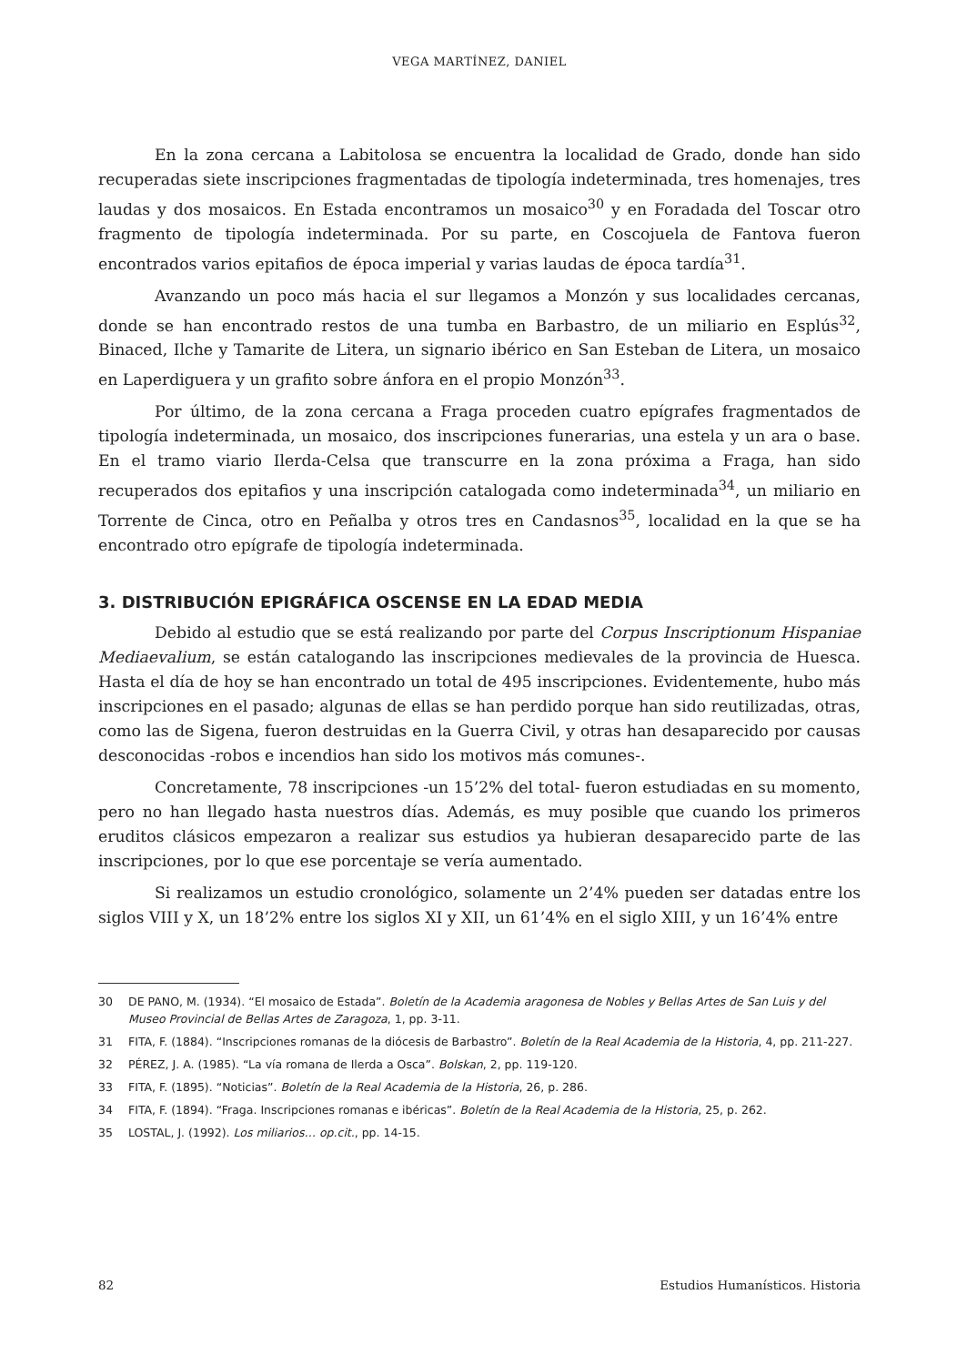VEGA MARTÍNEZ, DANIEL
En la zona cercana a Labitolosa se encuentra la localidad de Grado, donde han sido recuperadas siete inscripciones fragmentadas de tipología indeterminada, tres homenajes, tres laudas y dos mosaicos. En Estada encontramos un mosaico<sup>30</sup> y en Foradada del Toscar otro fragmento de tipología indeterminada. Por su parte, en Coscojuela de Fantova fueron encontrados varios epitafios de época imperial y varias laudas de época tardía<sup>31</sup>.
Avanzando un poco más hacia el sur llegamos a Monzón y sus localidades cercanas, donde se han encontrado restos de una tumba en Barbastro, de un miliario en Esplús<sup>32</sup>, Binaced, Ilche y Tamarite de Litera, un signario ibérico en San Esteban de Litera, un mosaico en Laperdiguera y un grafito sobre ánfora en el propio Monzón<sup>33</sup>.
Por último, de la zona cercana a Fraga proceden cuatro epígrafes fragmentados de tipología indeterminada, un mosaico, dos inscripciones funerarias, una estela y un ara o base. En el tramo viario Ilerda-Celsa que transcurre en la zona próxima a Fraga, han sido recuperados dos epitafios y una inscripción catalogada como indeterminada<sup>34</sup>, un miliario en Torrente de Cinca, otro en Peñalba y otros tres en Candasnos<sup>35</sup>, localidad en la que se ha encontrado otro epígrafe de tipología indeterminada.
3. DISTRIBUCIÓN EPIGRÁFICA OSCENSE EN LA EDAD MEDIA
Debido al estudio que se está realizando por parte del Corpus Inscriptionum Hispaniae Mediaevalium, se están catalogando las inscripciones medievales de la provincia de Huesca. Hasta el día de hoy se han encontrado un total de 495 inscripciones. Evidentemente, hubo más inscripciones en el pasado; algunas de ellas se han perdido porque han sido reutilizadas, otras, como las de Sigena, fueron destruidas en la Guerra Civil, y otras han desaparecido por causas desconocidas -robos e incendios han sido los motivos más comunes-.
Concretamente, 78 inscripciones -un 15’2% del total- fueron estudiadas en su momento, pero no han llegado hasta nuestros días. Además, es muy posible que cuando los primeros eruditos clásicos empezaron a realizar sus estudios ya hubieran desaparecido parte de las inscripciones, por lo que ese porcentaje se vería aumentado.
Si realizamos un estudio cronológico, solamente un 2’4% pueden ser datadas entre los siglos VIII y X, un 18’2% entre los siglos XI y XII, un 61’4% en el siglo XIII, y un 16’4% entre
30 DE PANO, M. (1934). “El mosaico de Estada”. Boletín de la Academia aragonesa de Nobles y Bellas Artes de San Luis y del Museo Provincial de Bellas Artes de Zaragoza, 1, pp. 3-11.
31 FITA, F. (1884). “Inscripciones romanas de la diócesis de Barbastro”. Boletín de la Real Academia de la Historia, 4, pp. 211-227.
32 PÉREZ, J. A. (1985). “La vía romana de Ilerda a Osca”. Bolskan, 2, pp. 119-120.
33 FITA, F. (1895). “Noticias”. Boletín de la Real Academia de la Historia, 26, p. 286.
34 FITA, F. (1894). “Fraga. Inscripciones romanas e ibéricas”. Boletín de la Real Academia de la Historia, 25, p. 262.
35 LOSTAL, J. (1992). Los miliarios… op.cit., pp. 14-15.
82 Estudios Humanísticos. Historia